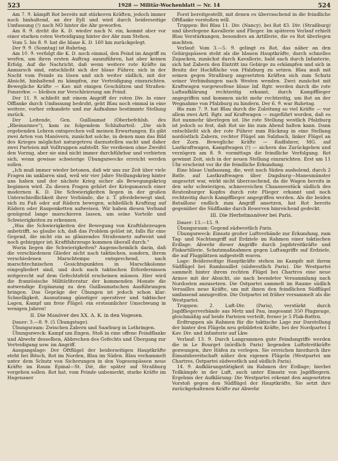523 1928 — Militär-Wochenblatt — Nr. 14 524
Am 7. 9. kämpft Rot bereits mit stärkeren Kräften, jedoch immer noch hinhaltend, an der Eyll und wird durch beiderseitige Umfassung (!) nach NO hinter die Ahr geworfen.
Am 8. 9. dreht die K. D. wieder nach N. ein, kommt aber vor einer starken roten Verteidigung hinter der Ahr zum Stehen.
Vom 5. bis 8. 9. hat die blaue K. D. 160 km zurückgelegt.
Der 9. 9. (Sonntag) ist Ruhetag.
Am 10. 9. verfolgt die K. D. noch einmal, den Feind im Angriff zu werfen, um ihren ersten Auftrag auszuführen, hat aber keinen Erfolg. Auf die Nachricht, daß wenn weitere rote Kräfte im Anmarsch sind, entschließt sich der blaue Führer, sich in der Nacht vom Feinde zu lösen und sich weiter südlich, mit der Absicht, hinhaltend zu kämpfen, zur Verteidigung einzurichten. Bewegliche Kräfte — Kav. mit einigen Geschützen und Straßen-Panzerkw. — bleiben zur Verschleierung am Feind.
Der 11. 9. schließt mit einem Angriff der roten Div. In einer Offlanke durch Umfassung bedroht, geht Blau noch einmal in eine weitere, vorher erkundete und zur Aufnahme bestimmte Stellung zurück.
Der Leitende, Gen. Guillaumat (Oberbefehlsh. des „Rheinarmee"), kam zu folgendem Schlußurteil: „Die sich ergebenden Lehren entsprechen voll meinen Erwartungen. Es gibt zwei Arten von Manövern, zunächst solche, in denen man das Bild des Krieges möglichst naturgetreu darzustellen sucht und daher zwei Parteien mit Volltruppen aufstellt. Sie verdienen ohne Zweifel den Vorzug, aber sie sind nicht immer durchführbar und verbieten sich, wenn gewisse schwierige Übungszwecke erreicht werden sollen.
„Ich muß immer wieder betonen, daß wir uns zur Zeit über viele Fragen im unklaren sind, weil wir vier Jahre Stellungskrieg hinter uns haben und der nächste Krieg sicher als Bewegungskrieg beginnen wird. Zu diesen Fragen gehört der Kriegsmarsch einer modernen K. D. Die Schwierigkeiten liegen in der großen Unterschiedlichkeit ihrer Verbände, die z. T. pferdebewegt sind, sich zu Fuß oder auf Rädern bewegen, schließlich Kraftzug auf Rädern oder Raupenketten aufweisen. Wir haben diesen Verband genügend lange marschieren lassen, um seine Vorteile und Schwierigkeiten zu erkennen.
„Was die Schwierigkeiten der Bewegung von Kraftfahrzeugen anbetrifft, so glaube ich, daß das Problem gelöst ist, falls für eine Gegend, die nicht ein so glänzendes Straßennetz aufweist und noch gebirgiger ist; Kraftfahrzeuge kommen überall durch."
Worin liegen die Schwierigkeiten? Augenscheinlich darin, daß die verschiedenen Glieder nicht nach taktischen, sondern, ihrem verschiedenen Marschtempo entsprechend, nach marschtechnischen Gesichtspunkten in Marschkolonne eingegliedert sind, und doch nach taktischen Erfordernissen zeitgerecht auf dem Gefechtsfeld erscheinen müssen. Hier wird die französische Militärliteratur der kommenden Monate die notwendige Ergänzung zu den Guillaumatschen Ausführungen bringen. Das Gepräge der Übungen ist jedoch schon klar: Schnelligkeit, Ausnutzung günstiger operativer und taktischer Lagen, Kampf um freie Flügel: ein erstaunlicher Umschwung in wenigen Jahren!
II. Die Manöver des XX. A. K. in den Vogesen.
Dauer: 3.—8. 9. (5 Übungstage).
Übungsraum: Zwischen Zabern und Saarburg in Lothringen.
Übungszweck: Kampf um Engen, Stoß in eine offene Feindflanke und Abwehr desselben, Abbrechen des Gefechts und Übergang zur Verteidigung usw. im Angriff.
Ausgangslage: Der Oftflügel der beiderseitigen Hauptkräfte steht bei Bitsch, Rot im Norden, Blau im Süden. Blau verhammelt unter dem Schutz von Sicherungen in den Vogesenpässen neue Kräfte im Raum Epinal—St. Dié, die später auf Straßburg vorgehen sollen. Rot hat, vom Feinde unbemerkt, starke Kräfte im Hagenauer
Forst bereitgestellt, mit denen es überraschend in die feindliche Oftflanke vorstoßen will.
Truppen: Bei Blau 11. Div. (Nancy), bei Rot 43. Div. (Straßburg) und überlegene Kavallerie und Flieger. Im späteren Verlauf erhielt Blau Verstärkungen, besonders an Artillerie, die es Rot überlegen machten.
Verlauf: Vom 3.—5. 9. gelingt es Rot, das näher an den Gebirgspässen steht als die blauen Hauptkräfte, durch schnelles Zupacken, zunächst durch Kavallerie, bald auch durch Infanterie, sich hat Zabern den Eintritt ins Gebirge zu erkämpfen und sich in Besitz der Hochfläche von Pfalzburg zu setzen. Blau muß mit seinen gegen Straßburg angesetzten Kräften sich zum Schutz seiner Verbindungen nach Westen wenden. Zwei zunächst mit Kraftwagen vorgeworfene blaue Inf. Rgtr. werden durch die rote Luftaufklärung rechtzeitig erkannt, durch Kampfflieger angegriffen und kommen nicht mehr rechtzeitig, um Rot an der Wegnahme von Pfalzburg zu hindern. Der 6. 9. war Ruhetag.
Bis zum 7. 9. hat Blau durch die Zuleitung so viel Kräfte — vor allem zwei Artl. Rgtr. auf Kraftwagen — zugeführt worden, daß es Rot nunmehr überlegen ist. Die rote Stellung westlich Pfalzburg ist jedoch so fest, daß Rot sie bis zum Abend halten kann. Dann entschließt sich der rote Führer zum Rückzug in eine Stellung nordöstlich Zabern, rechter Flügel am Sulzbach, linker Flügel an der Zorn. Bewegliche Kräfte — Radfahrer, MG. auf Lastkraftwagen, Kampfwagen (!) — sichern das Zurückgehen und verzögern am 8. 9. vormittags die feindliche Verfolgung. Rot gewinnt Zeit, sich in der neuen Stellung einzurichten. Erst um 11 Uhr erscheint vor ihr die feindliche Erkundung.
Eine blaue Umfassung, die, weit nach Süden ausholend, durch 2 Batle. auf Lastkraftwagen über Dagsburg—Manesmünster angesetzt war, wirkt nicht überraschend, da die Wagen bereits in den sehr schwierigen, schneereichen Chausseestück südlich des Reutenburger Kopfes durch rote Flieger erkannt und noch rechtzeitig durch Kampfflieger angegriffen werden. Als die beiden Bataillone endlich zum Angriff ansetzen, hat Rot bereits gegenüber die Südflanke durch Reserven hinreichend gedeckt.
III. Die Herbstmanöver bei Paris.
Dauer: 13.—15. 9.
Übungsraum: Gegend südwestlich Paris.
Übungszweck: Einsatz großer Luftverbände zur Erkundung, zum Tag- und Nachtangriff auf Erdziele im Rahmen einer taktischen Erdlage. Abwehr dieser Angriffe durch Jagdstreitkräfte und Flakartillerie. Schutzmaßnahmen gegen Luftangriffe auf Erdziele, die auf Flugplätzen aufgestellt waren.
Lage: Beiderseitige Hauptkräfte stehen im Kampfe mit ihrem Südflügel bei Rambouillet (südwestlich Paris). Die Westpartei sammelt hinter ihrem rechten Flügel bei Chartres eine neue Armee mit der Absicht, sie nach beendeter Versammlung nach Nordosten anzusetzen. Die Ostpartei sammelt im Raume südlich Versailles neue Kräfte, um mit ihnen den feindlichen Südflügel umfassend anzugreifen. Die Ostpartei ist früher versammelt als die Westpartei.
Truppen: 2. Luft-Div. (Paris), verstärkt durch Jagdfliegerverbände aus Metz und Pau, insgesamt 350 Flugzeuge, gleichmäßig auf beide Parteien verteilt, ferner je 5 Flak-Battrn.
Erdtruppen als Rahmen für die taktische Lage zur Darstellung der hinter den Flügeln neu gebildeten Kräfte, bei der Nordpartei 1 Kav. Div. und Infanterie auf Lkw.
Verlauf: 13. 9. Durch Langrammen gute Feindangriffe werden die in Le Bourget (nördlich Paris) liegenden Luftstreitkräfte gezwungen, ihre Häfen zu verlegen. Sie erreichen hierdurch ihre Einsatzbereitschaft näher den eigenen Flügeln (Westpartei um Chartres, Ostpartei südwestlich und südlich Paris).
14. 9. Aufklärungstätigkeit im Rahmen der Erdlage; hierbei Teilkämpfe in der Luft, auch unter Einsatz von Jagdfliegern. Ergebnis der Aufklärung: Die Westpartei erkennt den angesetzten Vorstoß gegen den Südflügel der Hauptkräfte, Sie setzt ihre zurückgehaltenen Kräfte zur Abwehr